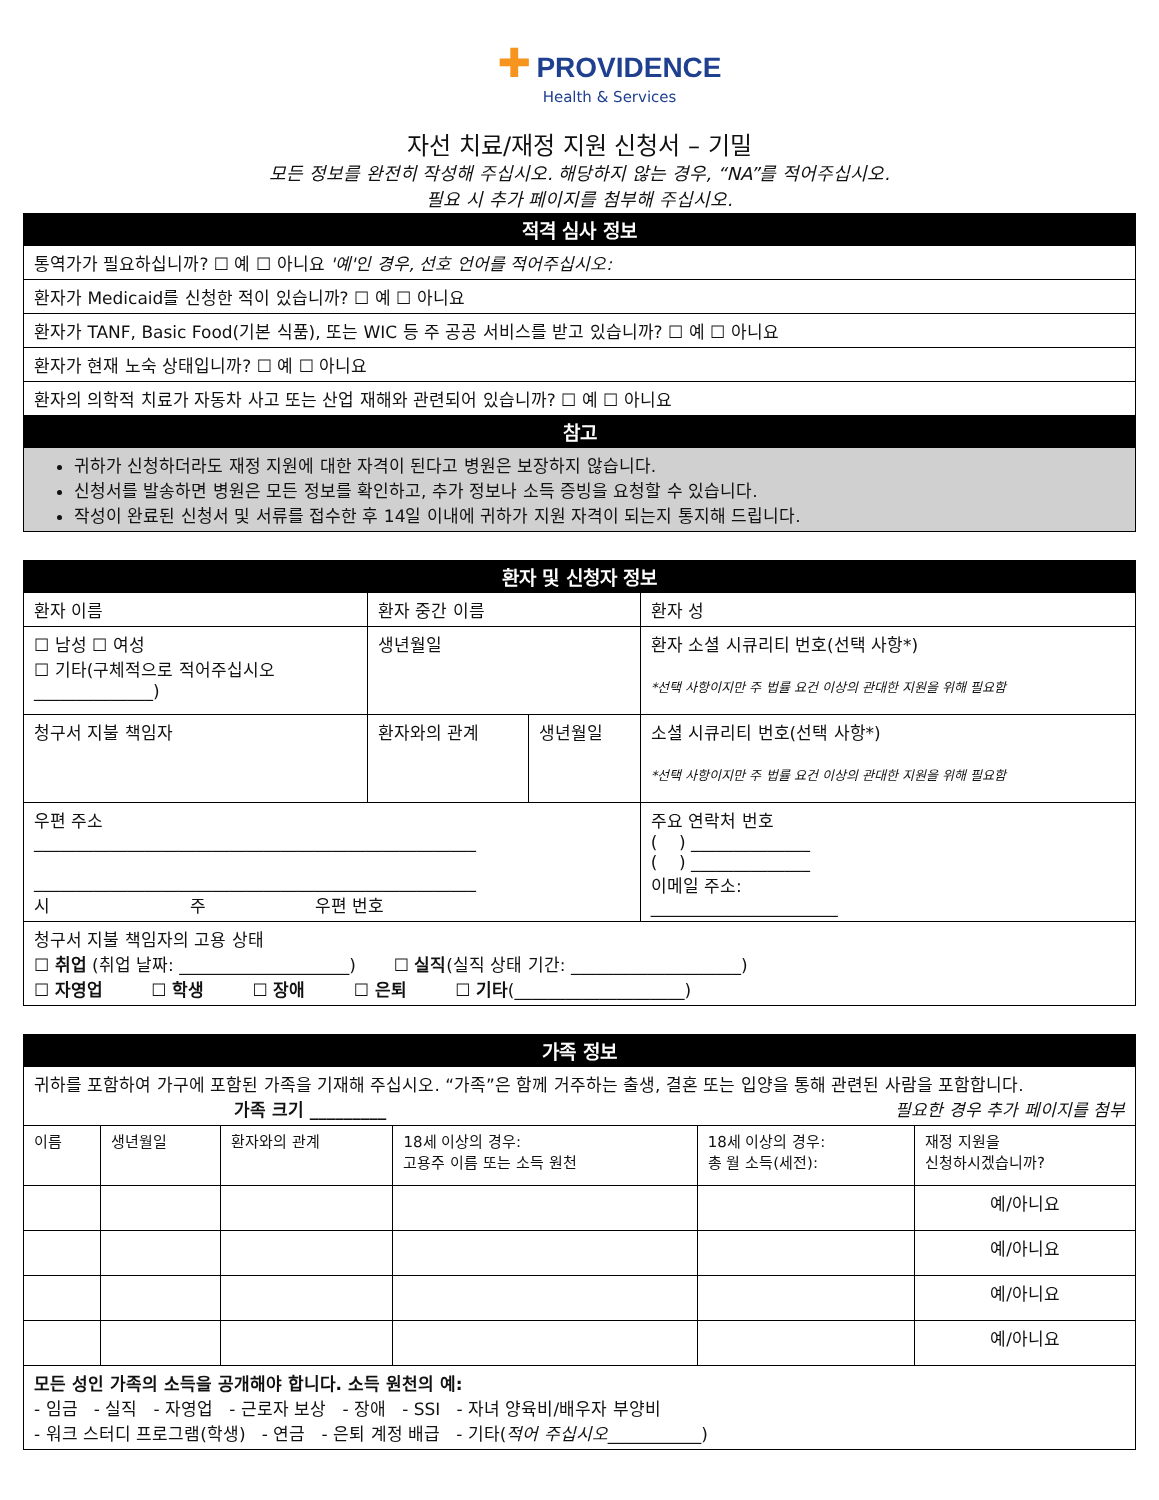✚ PROVIDENCE
Health & Services
자선 치료/재정 지원 신청서 – 기밀
모든 정보를 완전히 작성해 주십시오. 해당하지 않는 경우, “NA”를 적어주십시오.
필요 시 추가 페이지를 첨부해 주십시오.
| 적격 심사 정보 |
| --- |
| 통역가가 필요하십니까? ☐ 예 ☐ 아니요 '예'인 경우, 선호 언어를 적어주십시오: |
| 환자가 Medicaid를 신청한 적이 있습니까? ☐ 예 ☐ 아니요 |
| 환자가 TANF, Basic Food(기본 식품), 또는 WIC 등 주 공공 서비스를 받고 있습니까? ☐ 예 ☐ 아니요 |
| 환자가 현재 노숙 상태입니까? ☐ 예 ☐ 아니요 |
| 환자의 의학적 치료가 자동차 사고 또는 산업 재해와 관련되어 있습니까? ☐ 예 ☐ 아니요 |
| 참고 |
| 귀하가 신청하더라도 재정 지원에 대한 자격이 된다고 병원은 보장하지 않습니다. 신청서를 발송하면 병원은 모든 정보를 확인하고, 추가 정보나 소득 증빙을 요청할 수 있습니다. 작성이 완료된 신청서 및 서류를 접수한 후 14일 이내에 귀하가 지원 자격이 되는지 통지해 드립니다. |
| 환자 및 신청자 정보 | | | |
| --- | --- | --- | --- |
| 환자 이름 | 환자 중간 이름 | | 환자 성 |
| ☐ 남성 ☐ 여성 ☐ 기타(구체적으로 적어주십시오 ______________) | 생년월일 | | 환자 소셜 시큐리티 번호(선택 사항*) *선택 사항이지만 주 법률 요건 이상의 관대한 지원을 위해 필요함 |
| 청구서 지불 책임자 | 환자와의 관계 | 생년월일 | 소셜 시큐리티 번호(선택 사항*) *선택 사항이지만 주 법률 요건 이상의 관대한 지원을 위해 필요함 |
| 우편 주소 ____________________________________________________ ____________________________________________________ 시 주 우편 번호 | | | 주요 연락처 번호 ( ) ______________ ( ) ______________ 이메일 주소: ______________________ |
| 청구서 지불 책임자의 고용 상태 ☐ 취업 (취업 날짜: ____________________) ☐ 실직 (실직 상태 기간: ____________________) ☐ 자영업 ☐ 학생 ☐ 장애 ☐ 은퇴 ☐ 기타 (____________________) | | | |
| 가족 정보 | | | | | |
| --- | --- | --- | --- | --- | --- |
| 귀하를 포함하여 가구에 포함된 가족을 기재해 주십시오. “가족”은 함께 거주하는 출생, 결혼 또는 입양을 통해 관련된 사람을 포함합니다. 가족 크기 _________ 필요한 경우 추가 페이지를 첨부 | | | | | |
| 이름 | 생년월일 | 환자와의 관계 | 18세 이상의 경우: 고용주 이름 또는 소득 원천 | 18세 이상의 경우: 총 월 소득(세전): | 재정 지원을 신청하시겠습니까? |
| | | | | | 예/아니요 |
| | | | | | 예/아니요 |
| | | | | | 예/아니요 |
| | | | | | 예/아니요 |
| 모든 성인 가족의 소득을 공개해야 합니다. 소득 원천의 예: - 임금 - 실직 - 자영업 - 근로자 보상 - 장애 - SSI - 자녀 양육비/배우자 부양비 - 워크 스터디 프로그램(학생) - 연금 - 은퇴 계정 배급 - 기타( 적어 주십시오 ___________) | | | | | |